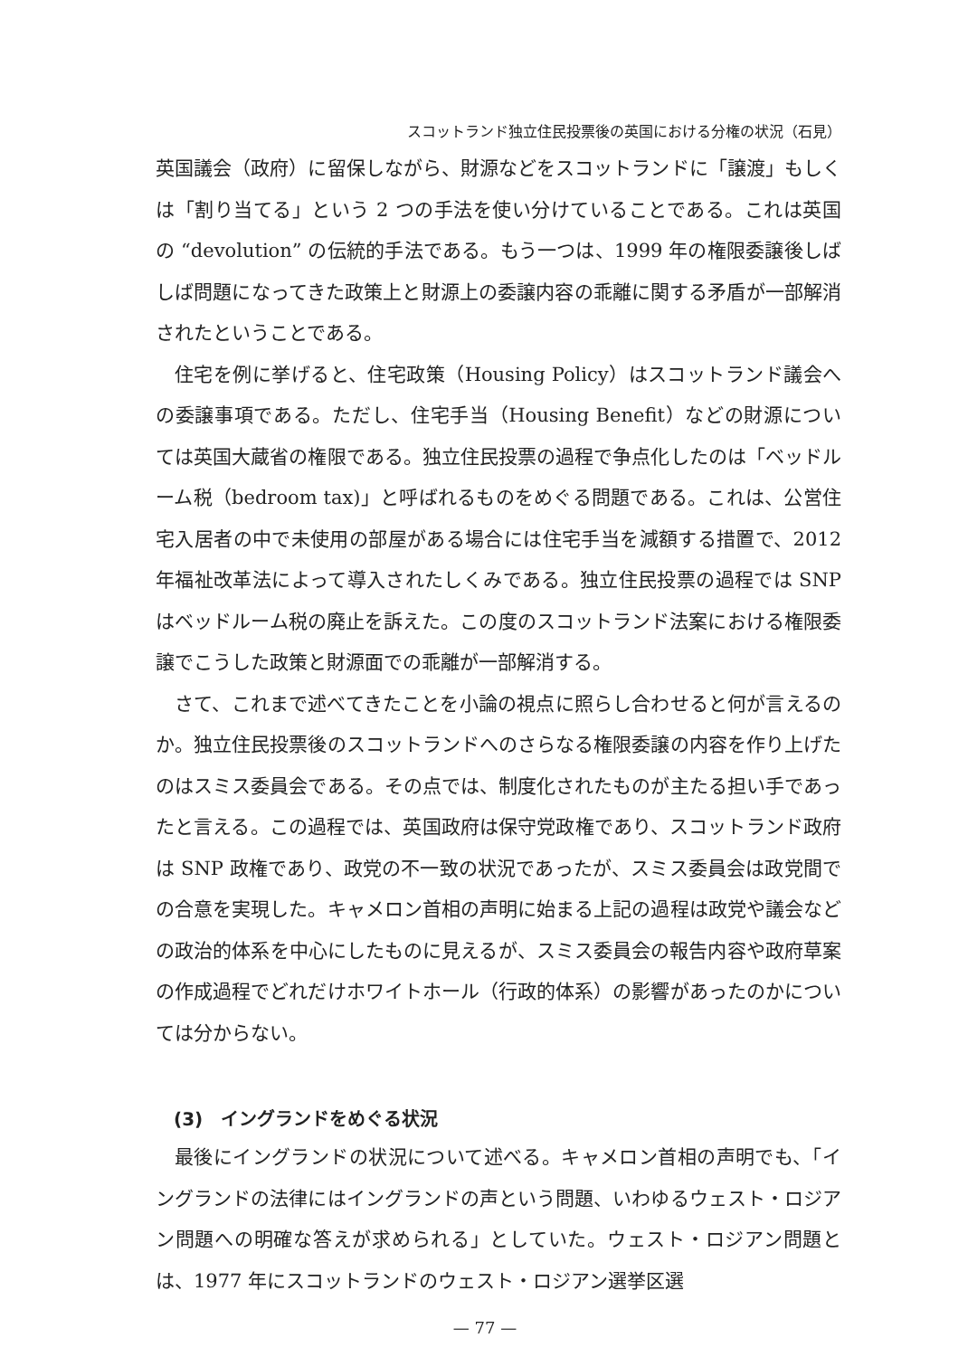スコットランド独立住民投票後の英国における分権の状況（石見）
英国議会（政府）に留保しながら、財源などをスコットランドに「譲渡」もしくは「割り当てる」という 2 つの手法を使い分けていることである。これは英国の “devolution” の伝統的手法である。もう一つは、1999 年の権限委譲後しばしば問題になってきた政策上と財源上の委譲内容の乖離に関する矛盾が一部解消されたということである。
住宅を例に挙げると、住宅政策（Housing Policy）はスコットランド議会への委譲事項である。ただし、住宅手当（Housing Benefit）などの財源については英国大蔵省の権限である。独立住民投票の過程で争点化したのは「ベッドルーム税（bedroom tax)」と呼ばれるものをめぐる問題である。これは、公営住宅入居者の中で未使用の部屋がある場合には住宅手当を減額する措置で、2012 年福祉改革法によって導入されたしくみである。独立住民投票の過程では SNP はベッドルーム税の廃止を訴えた。この度のスコットランド法案における権限委譲でこうした政策と財源面での乖離が一部解消する。
さて、これまで述べてきたことを小論の視点に照らし合わせると何が言えるのか。独立住民投票後のスコットランドへのさらなる権限委譲の内容を作り上げたのはスミス委員会である。その点では、制度化されたものが主たる担い手であったと言える。この過程では、英国政府は保守党政権であり、スコットランド政府は SNP 政権であり、政党の不一致の状況であったが、スミス委員会は政党間での合意を実現した。キャメロン首相の声明に始まる上記の過程は政党や議会などの政治的体系を中心にしたものに見えるが、スミス委員会の報告内容や政府草案の作成過程でどれだけホワイトホール（行政的体系）の影響があったのかについては分からない。
(3)　イングランドをめぐる状況
最後にイングランドの状況について述べる。キャメロン首相の声明でも、「イングランドの法律にはイングランドの声という問題、いわゆるウェスト・ロジアン問題への明確な答えが求められる」としていた。ウェスト・ロジアン問題とは、1977 年にスコットランドのウェスト・ロジアン選挙区選
— 77 —